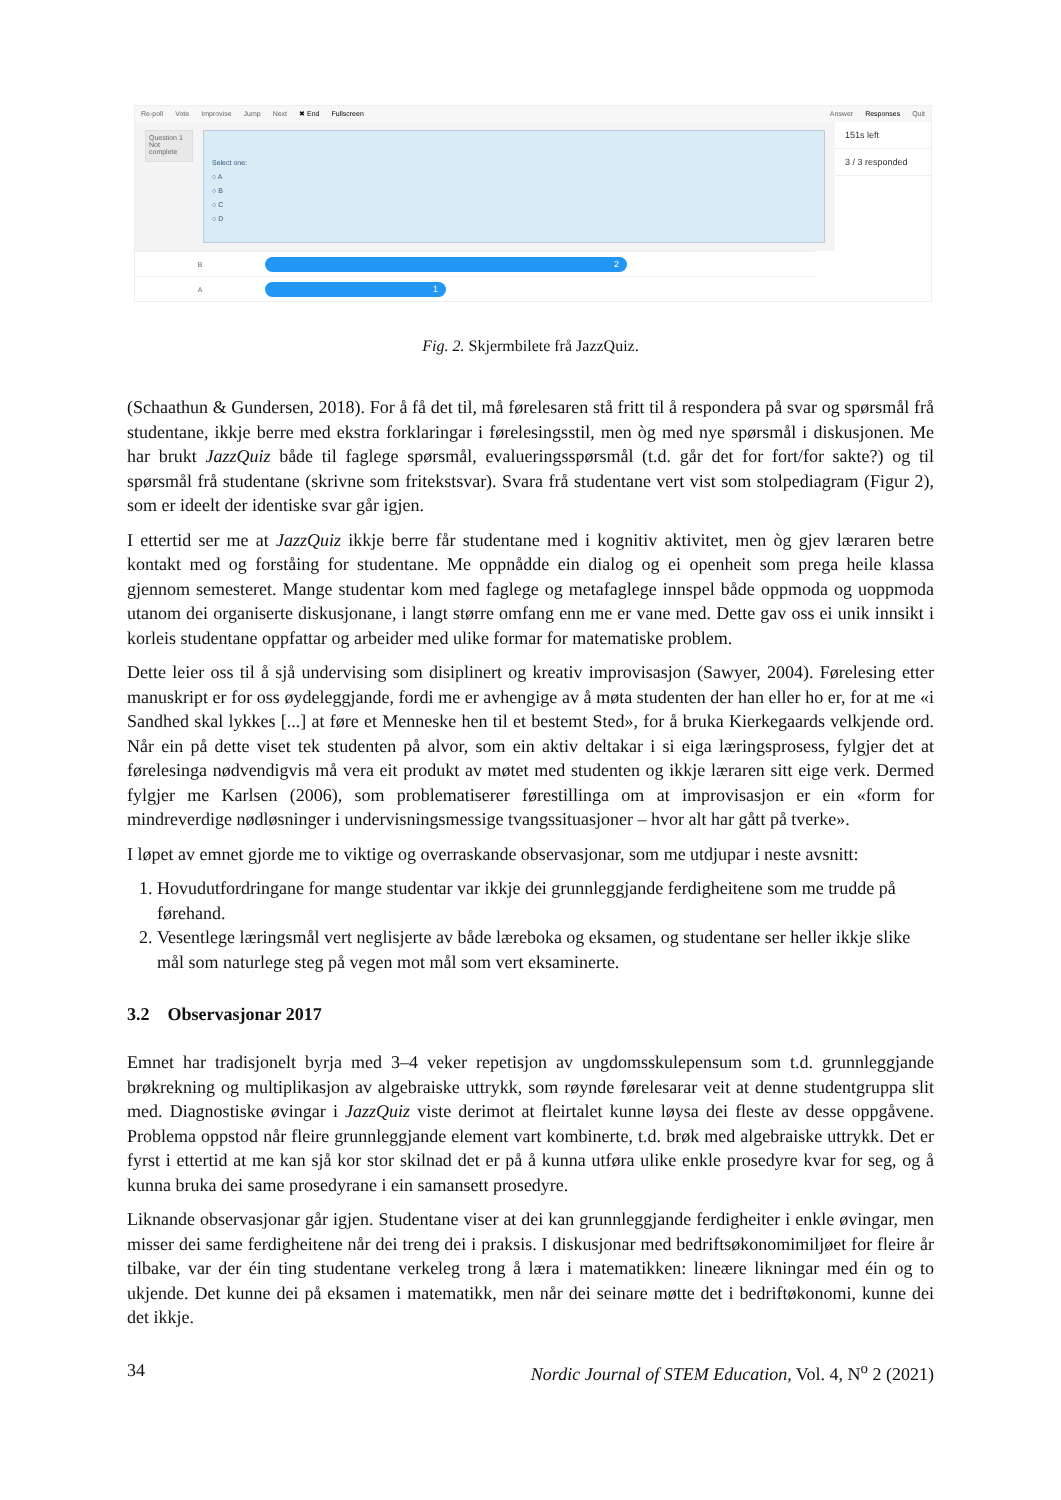Re-poll Vote Improvise Jump Next ✖ End Fullscreen Answer Responses Quit
Question 1
Not complete
Select one:
○ A
○ B
○ C
○ D
151s left
3 / 3 responded
B
2
A
1
Fig. 2. Skjermbilete frå JazzQuiz.
(Schaathun & Gundersen, 2018). For å få det til, må førelesaren stå fritt til å respondera på svar og spørsmål frå studentane, ikkje berre med ekstra forklaringar i førelesingsstil, men òg med nye spørsmål i diskusjonen. Me har brukt JazzQuiz både til faglege spørsmål, evalueringsspørsmål (t.d. går det for fort/for sakte?) og til spørsmål frå studentane (skrivne som fritekstsvar). Svara frå studentane vert vist som stolpediagram (Figur 2), som er ideelt der identiske svar går igjen.
I ettertid ser me at JazzQuiz ikkje berre får studentane med i kognitiv aktivitet, men òg gjev læraren betre kontakt med og forståing for studentane. Me oppnådde ein dialog og ei openheit som prega heile klassa gjennom semesteret. Mange studentar kom med faglege og metafaglege innspel både oppmoda og uoppmoda utanom dei organiserte diskusjonane, i langt større omfang enn me er vane med. Dette gav oss ei unik innsikt i korleis studentane oppfattar og arbeider med ulike formar for matematiske problem.
Dette leier oss til å sjå undervising som disiplinert og kreativ improvisasjon (Sawyer, 2004). Førelesing etter manuskript er for oss øydeleggjande, fordi me er avhengige av å møta studenten der han eller ho er, for at me «i Sandhed skal lykkes [...] at føre et Menneske hen til et bestemt Sted», for å bruka Kierkegaards velkjende ord. Når ein på dette viset tek studenten på alvor, som ein aktiv deltakar i si eiga læringsprosess, fylgjer det at førelesinga nødvendigvis må vera eit produkt av møtet med studenten og ikkje læraren sitt eige verk. Dermed fylgjer me Karlsen (2006), som problematiserer førestillinga om at improvisasjon er ein «form for mindreverdige nødløsninger i undervisningsmessige tvangssituasjoner – hvor alt har gått på tverke».
I løpet av emnet gjorde me to viktige og overraskande observasjonar, som me utdjupar i neste avsnitt:
1. Hovudutfordringane for mange studentar var ikkje dei grunnleggjande ferdigheitene som me trudde på førehand.
2. Vesentlege læringsmål vert neglisjerte av både læreboka og eksamen, og studentane ser heller ikkje slike mål som naturlege steg på vegen mot mål som vert eksaminerte.
3.2 Observasjonar 2017
Emnet har tradisjonelt byrja med 3–4 veker repetisjon av ungdomsskulepensum som t.d. grunnleggjande brøkrekning og multiplikasjon av algebraiske uttrykk, som røynde førelesarar veit at denne studentgruppa slit med. Diagnostiske øvingar i JazzQuiz viste derimot at fleirtalet kunne løysa dei fleste av desse oppgåvene. Problema oppstod når fleire grunnleggjande element vart kombinerte, t.d. brøk med algebraiske uttrykk. Det er fyrst i ettertid at me kan sjå kor stor skilnad det er på å kunna utføra ulike enkle prosedyre kvar for seg, og å kunna bruka dei same prosedyrane i ein samansett prosedyre.
Liknande observasjonar går igjen. Studentane viser at dei kan grunnleggjande ferdigheiter i enkle øvingar, men misser dei same ferdigheitene når dei treng dei i praksis. I diskusjonar med bedriftsøkonomimiljøet for fleire år tilbake, var der éin ting studentane verkeleg trong å læra i matematikken: lineære likningar med éin og to ukjende. Det kunne dei på eksamen i matematikk, men når dei seinare møtte det i bedriftøkonomi, kunne dei det ikkje.
34 Nordic Journal of STEM Education, Vol. 4, N<sup>o</sup> 2 (2021)